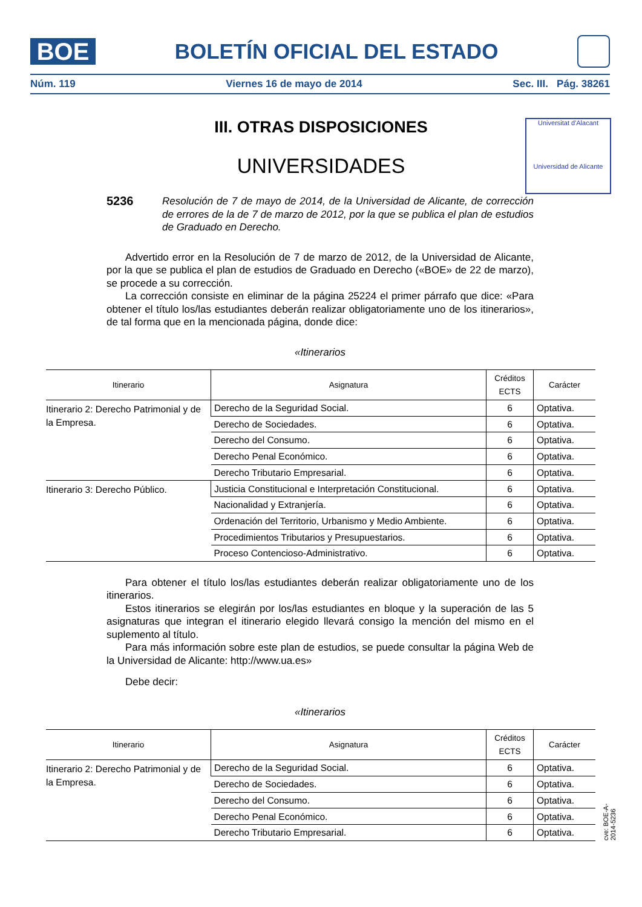BOE
BOLETÍN OFICIAL DEL ESTADO
Núm. 119 Viernes 16 de mayo de 2014 Sec. III. Pág. 38261
III. OTRAS DISPOSICIONES
UNIVERSIDADES
Universitat d'Alacant
Universidad de Alicante
5236 Resolución de 7 de mayo de 2014, de la Universidad de Alicante, de corrección de errores de la de 7 de marzo de 2012, por la que se publica el plan de estudios de Graduado en Derecho.
Advertido error en la Resolución de 7 de marzo de 2012, de la Universidad de Alicante, por la que se publica el plan de estudios de Graduado en Derecho («BOE» de 22 de marzo), se procede a su corrección.
La corrección consiste en eliminar de la página 25224 el primer párrafo que dice: «Para obtener el título los/las estudiantes deberán realizar obligatoriamente uno de los itinerarios», de tal forma que en la mencionada página, donde dice:
«Itinerarios
| Itinerario | Asignatura | Créditos ECTS | Carácter |
| --- | --- | --- | --- |
| Itinerario 2: Derecho Patrimonial y de la Empresa. | Derecho de la Seguridad Social. | 6 | Optativa. |
| | Derecho de Sociedades. | 6 | Optativa. |
| | Derecho del Consumo. | 6 | Optativa. |
| | Derecho Penal Económico. | 6 | Optativa. |
| | Derecho Tributario Empresarial. | 6 | Optativa. |
| Itinerario 3: Derecho Público. | Justicia Constitucional e Interpretación Constitucional. | 6 | Optativa. |
| | Nacionalidad y Extranjería. | 6 | Optativa. |
| | Ordenación del Territorio, Urbanismo y Medio Ambiente. | 6 | Optativa. |
| | Procedimientos Tributarios y Presupuestarios. | 6 | Optativa. |
| | Proceso Contencioso-Administrativo. | 6 | Optativa. |
Para obtener el título los/las estudiantes deberán realizar obligatoriamente uno de los itinerarios.
Estos itinerarios se elegirán por los/las estudiantes en bloque y la superación de las 5 asignaturas que integran el itinerario elegido llevará consigo la mención del mismo en el suplemento al título.
Para más información sobre este plan de estudios, se puede consultar la página Web de la Universidad de Alicante: http://www.ua.es»
Debe decir:
«Itinerarios
| Itinerario | Asignatura | Créditos ECTS | Carácter |
| --- | --- | --- | --- |
| Itinerario 2: Derecho Patrimonial y de la Empresa. | Derecho de la Seguridad Social. | 6 | Optativa. |
| | Derecho de Sociedades. | 6 | Optativa. |
| | Derecho del Consumo. | 6 | Optativa. |
| | Derecho Penal Económico. | 6 | Optativa. |
| | Derecho Tributario Empresarial. | 6 | Optativa. |
cve: BOE-A-2014-5236